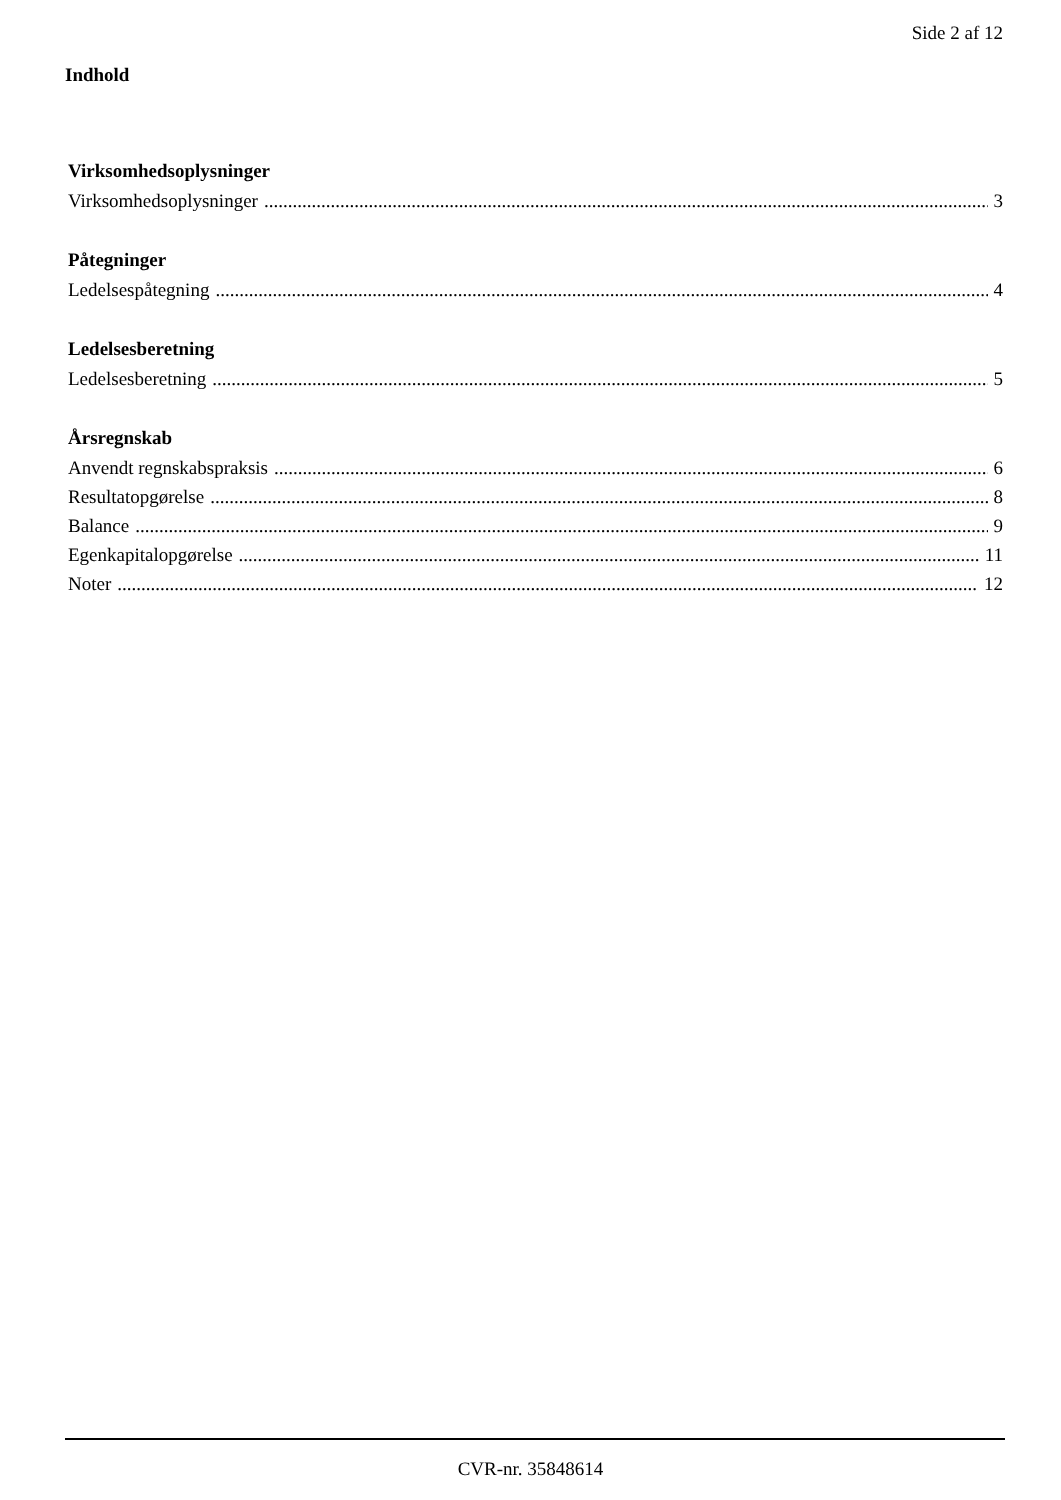Side 2 af 12
Indhold
Virksomhedsoplysninger
Virksomhedsoplysninger 3
Påtegninger
Ledelsespåtegning 4
Ledelsesberetning
Ledelsesberetning 5
Årsregnskab
Anvendt regnskabspraksis 6
Resultatopgørelse 8
Balance 9
Egenkapitalopgørelse 11
Noter 12
CVR-nr. 35848614